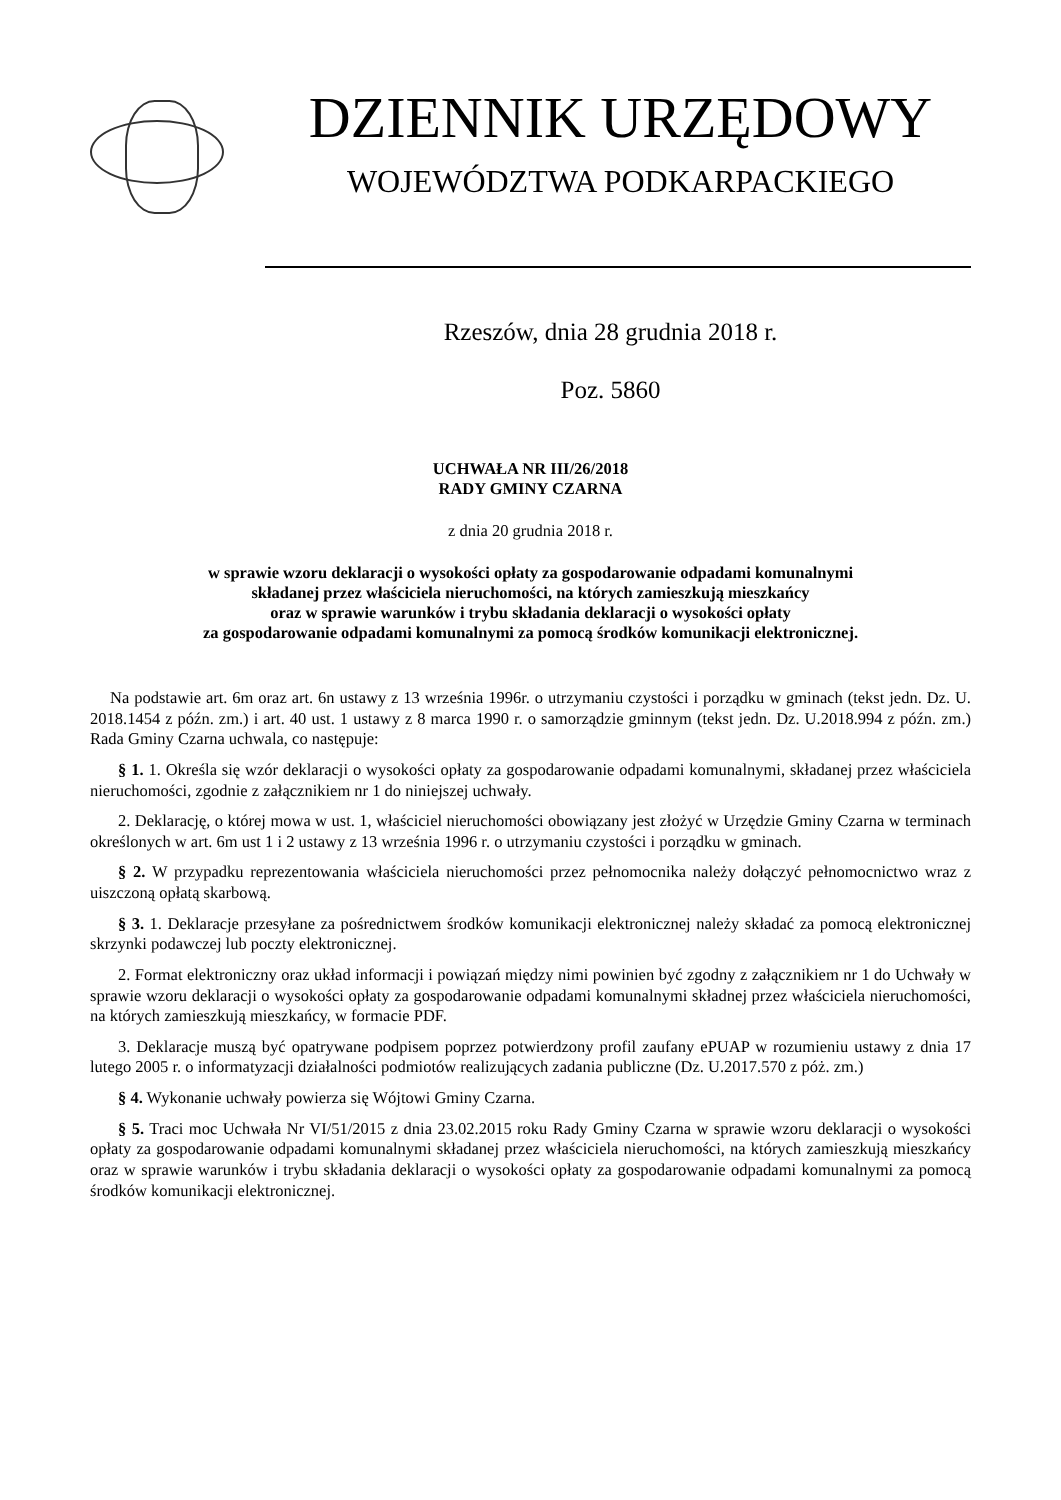DZIENNIK URZĘDOWY
WOJEWÓDZTWA PODKARPACKIEGO
Rzeszów, dnia 28 grudnia 2018 r.
Poz. 5860
UCHWAŁA NR III/26/2018
RADY GMINY CZARNA
z dnia 20 grudnia 2018 r.
w sprawie wzoru deklaracji o wysokości opłaty za gospodarowanie odpadami komunalnymi
składanej przez właściciela nieruchomości, na których zamieszkują mieszkańcy
oraz w sprawie warunków i trybu składania deklaracji o wysokości opłaty
za gospodarowanie odpadami komunalnymi za pomocą środków komunikacji elektronicznej.
Na podstawie art. 6m oraz art. 6n ustawy z 13 września 1996r. o utrzymaniu czystości i porządku w gminach (tekst jedn. Dz. U. 2018.1454 z późn. zm.) i art. 40 ust. 1 ustawy z 8 marca 1990 r. o samorządzie gminnym (tekst jedn. Dz. U.2018.994 z późn. zm.) Rada Gminy Czarna uchwala, co następuje:
§ 1. 1. Określa się wzór deklaracji o wysokości opłaty za gospodarowanie odpadami komunalnymi, składanej przez właściciela nieruchomości, zgodnie z załącznikiem nr 1 do niniejszej uchwały.
2. Deklarację, o której mowa w ust. 1, właściciel nieruchomości obowiązany jest złożyć w Urzędzie Gminy Czarna w terminach określonych w art. 6m ust 1 i 2 ustawy z 13 września 1996 r. o utrzymaniu czystości i porządku w gminach.
§ 2. W przypadku reprezentowania właściciela nieruchomości przez pełnomocnika należy dołączyć pełnomocnictwo wraz z uiszczoną opłatą skarbową.
§ 3. 1. Deklaracje przesyłane za pośrednictwem środków komunikacji elektronicznej należy składać za pomocą elektronicznej skrzynki podawczej lub poczty elektronicznej.
2. Format elektroniczny oraz układ informacji i powiązań między nimi powinien być zgodny z załącznikiem nr 1 do Uchwały w sprawie wzoru deklaracji o wysokości opłaty za gospodarowanie odpadami komunalnymi składnej przez właściciela nieruchomości, na których zamieszkują mieszkańcy, w formacie PDF.
3. Deklaracje muszą być opatrywane podpisem poprzez potwierdzony profil zaufany ePUAP w rozumieniu ustawy z dnia 17 lutego 2005 r. o informatyzacji działalności podmiotów realizujących zadania publiczne (Dz. U.2017.570 z póż. zm.)
§ 4. Wykonanie uchwały powierza się Wójtowi Gminy Czarna.
§ 5. Traci moc Uchwała Nr VI/51/2015 z dnia 23.02.2015 roku Rady Gminy Czarna w sprawie wzoru deklaracji o wysokości opłaty za gospodarowanie odpadami komunalnymi składanej przez właściciela nieruchomości, na których zamieszkują mieszkańcy oraz w sprawie warunków i trybu składania deklaracji o wysokości opłaty za gospodarowanie odpadami komunalnymi za pomocą środków komunikacji elektronicznej.